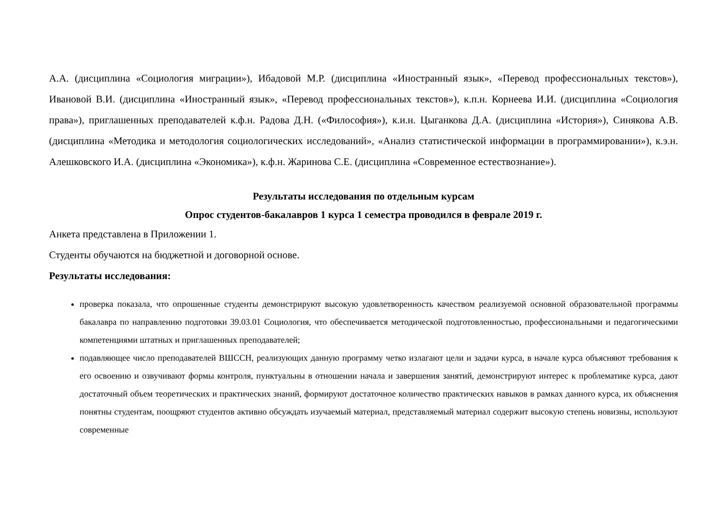А.А. (дисциплина «Социология миграции»), Ибадовой М.Р. (дисциплина «Иностранный язык», «Перевод профессиональных текстов»), Ивановой В.И. (дисциплина «Иностранный язык», «Перевод профессиональных текстов»), к.п.н. Корнеева И.И. (дисциплина «Социология права»), приглашенных преподавателей к.ф.н. Радова Д.Н. («Философия»), к.и.н. Цыганкова Д.А. (дисциплина «История»), Синякова А.В. (дисциплина «Методика и методология социологических исследований», «Анализ статистической информации в программировании»), к.э.н. Алешковского И.А. (дисциплина «Экономика»), к.ф.н. Жаринова С.Е. (дисциплина «Современное естествознание»).
Результаты исследования по отдельным курсам
Опрос студентов-бакалавров 1 курса 1 семестра проводился в феврале 2019 г.
Анкета представлена в Приложении 1.
Студенты обучаются на бюджетной и договорной основе.
Результаты исследования:
проверка показала, что опрошенные студенты демонстрируют высокую удовлетворенность качеством реализуемой основной образовательной программы бакалавра по направлению подготовки 39.03.01 Социология, что обеспечивается методической подготовленностью, профессиональными и педагогическими компетенциями штатных и приглашенных преподавателей;
подавляющее число преподавателей ВШССН, реализующих данную программу четко излагают цели и задачи курса, в начале курса объясняют требования к его освоению и озвучивают формы контроля, пунктуальны в отношении начала и завершения занятий, демонстрируют интерес к проблематике курса, дают достаточный объем теоретических и практических знаний, формируют достаточное количество практических навыков в рамках данного курса, их объяснения понятны студентам, поощряют студентов активно обсуждать изучаемый материал, представляемый материал содержит высокую степень новизны, используют современные